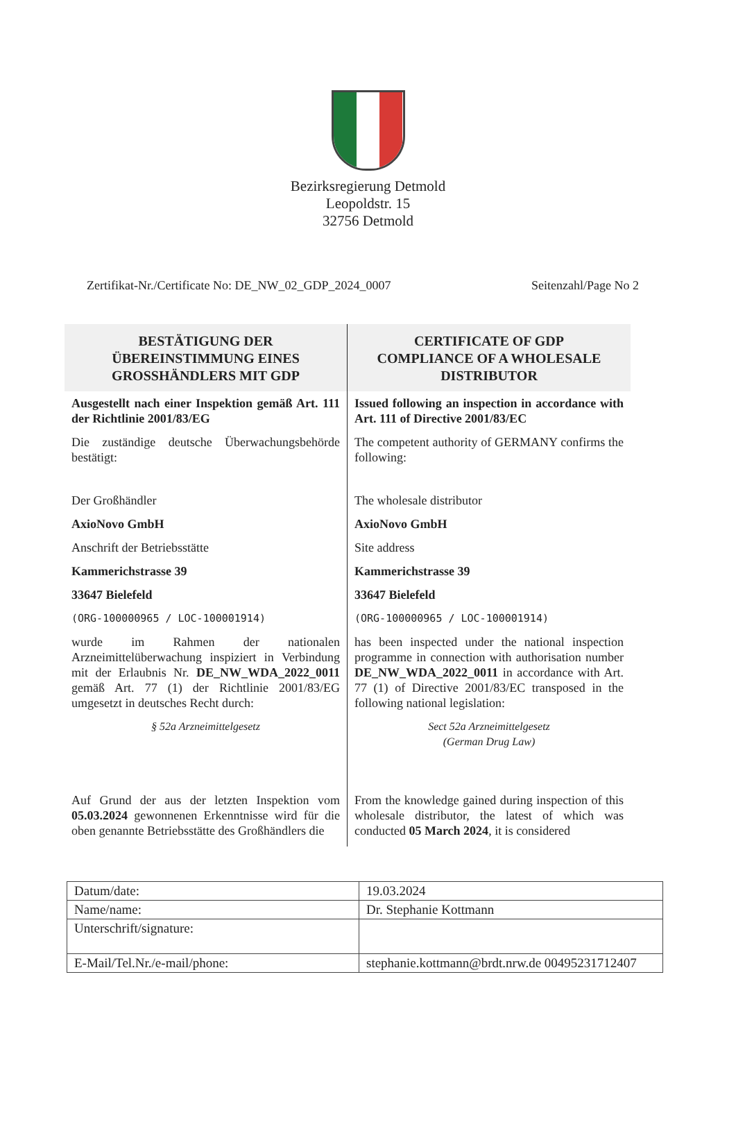Bezirksregierung Detmold
Leopoldstr. 15
32756 Detmold
Zertifikat-Nr./Certificate No: DE_NW_02_GDP_2024_0007 Seitenzahl/Page No 2
BESTÄTIGUNG DER
ÜBEREINSTIMMUNG EINES
GROSSHÄNDLERS MIT GDP
Ausgestellt nach einer Inspektion gemäß Art. 111 der Richtlinie 2001/83/EG
Die zuständige deutsche Überwachungsbehörde bestätigt:
Der Großhändler
AxioNovo GmbH
Anschrift der Betriebsstätte
Kammerichstrasse 39
33647 Bielefeld
(ORG-100000965 / LOC-100001914)
wurde im Rahmen der nationalen Arzneimittelüberwachung inspiziert in Verbindung mit der Erlaubnis Nr. DE_NW_WDA_2022_0011 gemäß Art. 77 (1) der Richtlinie 2001/83/EG umgesetzt in deutsches Recht durch:
§ 52a Arzneimittelgesetz
Auf Grund der aus der letzten Inspektion vom 05.03.2024 gewonnenen Erkenntnisse wird für die oben genannte Betriebsstätte des Großhändlers die
CERTIFICATE OF GDP
COMPLIANCE OF A WHOLESALE
DISTRIBUTOR
Issued following an inspection in accordance with Art. 111 of Directive 2001/83/EC
The competent authority of GERMANY confirms the following:
The wholesale distributor
AxioNovo GmbH
Site address
Kammerichstrasse 39
33647 Bielefeld
(ORG-100000965 / LOC-100001914)
has been inspected under the national inspection programme in connection with authorisation number DE_NW_WDA_2022_0011 in accordance with Art. 77 (1) of Directive 2001/83/EC transposed in the following national legislation:
Sect 52a Arzneimittelgesetz
(German Drug Law)
From the knowledge gained during inspection of this wholesale distributor, the latest of which was conducted 05 March 2024, it is considered
| Datum/date: | 19.03.2024 |
| Name/name: | Dr. Stephanie Kottmann |
| Unterschrift/signature: | |
| E-Mail/Tel.Nr./e-mail/phone: | stephanie.kottmann@brdt.nrw.de 00495231712407 |